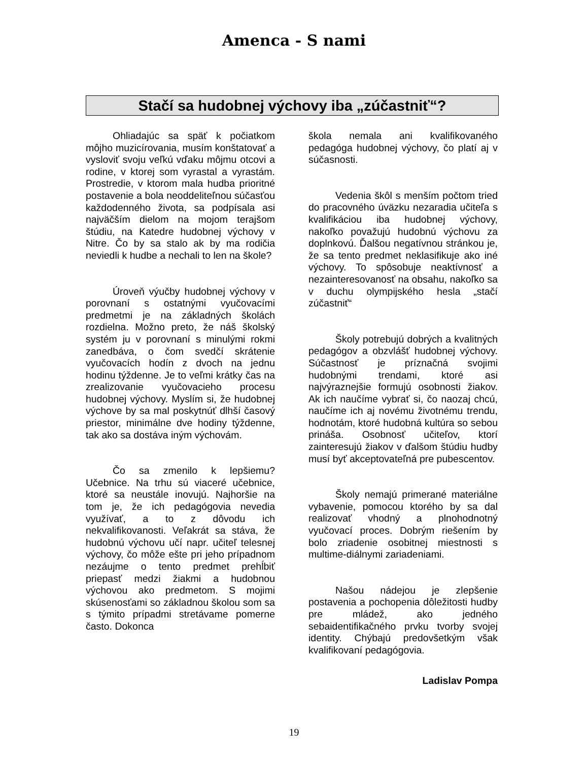Amenca - S nami
Stačí sa hudobnej výchovy iba „zúčastniť“?
Ohliadajúc sa späť k počiatkom môjho muzicírovania, musím konštatovať a vysloviť svoju veľkú vďaku môjmu otcovi a rodine, v ktorej som vyrastal a vyrastám. Prostredie, v ktorom mala hudba prioritné postavenie a bola neoddeliteľnou súčasťou každodenného života, sa podpísala asi najväčším dielom na mojom terajšom štúdiu, na Katedre hudobnej výchovy v Nitre. Čo by sa stalo ak by ma rodičia neviedli k hudbe a nechali to len na škole?
Úroveň výučby hudobnej výchovy v porovnaní s ostatnými vyučovacími predmetmi je na základných školách rozdielna. Možno preto, že náš školský systém ju v porovnaní s minulými rokmi zanedbáva, o čom svedčí skrátenie vyučovacích hodín z dvoch na jednu hodinu týždenne. Je to veľmi krátky čas na zrealizovanie vyučovacieho procesu hudobnej výchovy. Myslím si, že hudobnej výchove by sa mal poskytnúť dlhší časový priestor, minimálne dve hodiny týždenne, tak ako sa dostáva iným výchovám.
Čo sa zmenilo k lepšiemu? Učebnice. Na trhu sú viaceré učebnice, ktoré sa neustále inovujú. Najhoršie na tom je, že ich pedagógovia nevedia využívať, a to z dôvodu ich nekvalifikovanosti. Veľakrát sa stáva, že hudobnú výchovu učí napr. učiteľ telesnej výchovy, čo môže ešte pri jeho prípadnom nezáujme o tento predmet prehĺbiť priepasť medzi žiakmi a hudobnou výchovou ako predmetom. S mojimi skúsenosťami so základnou školou som sa s týmito prípadmi stretávame pomerne často. Dokonca
škola nemala ani kvalifikovaného pedagóga hudobnej výchovy, čo platí aj v súčasnosti.
Vedenia škôl s menším počtom tried do pracovného úväzku nezaradia učiteľa s kvalifikáciou iba hudobnej výchovy, nakoľko považujú hudobnú výchovu za doplnkovú. Ďalšou negatívnou stránkou je, že sa tento predmet neklasifikuje ako iné výchovy. To spôsobuje neaktívnosť a nezainteresovanosť na obsahu, nakoľko sa v duchu olympijského hesla „stačí zúčastniť“
Školy potrebujú dobrých a kvalitných pedagógov a obzvlášť hudobnej výchovy. Súčastnosť je príznačná svojimi hudobnými trendami, ktoré asi najvýraznejšie formujú osobnosti žiakov. Ak ich naučíme vybrať si, čo naozaj chcú, naučíme ich aj novému životnému trendu, hodnotám, ktoré hudobná kultúra so sebou prináša. Osobnosť učiteľov, ktorí zainteresujú žiakov v ďalšom štúdiu hudby musí byť akceptovateľná pre pubescentov.
Školy nemajú primerané materiálne vybavenie, pomocou ktorého by sa dal realizovať vhodný a plnohodnotný vyučovací proces. Dobrým riešením by bolo zriadenie osobitnej miestnosti s multime-diálnymi zariadeniami.
Našou nádejou je zlepšenie postavenia a pochopenia dôležitosti hudby pre mládež, ako jedného sebaidentifikačného prvku tvorby svojej identity. Chýbajú predovšetkým však kvalifikovaní pedagógovia.
Ladislav Pompa
19